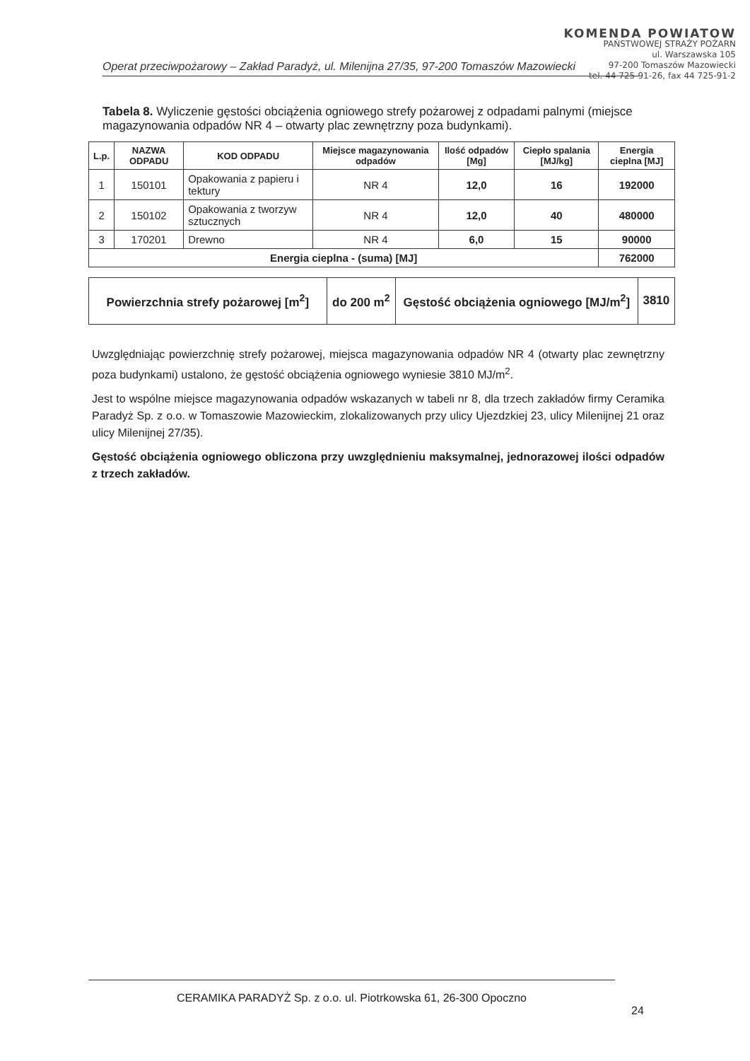KOMENDA POWIATOW
PAŃSTWOWEJ STRAŻY POŻARN
ul. Warszawska 105
97-200 Tomaszów Mazowiecki
tel. 44 725-91-26, fax 44 725-91-2
Operat przeciwpożarowy – Zakład Paradyż, ul. Milenijna 27/35, 97-200 Tomaszów Mazowiecki
Tabela 8. Wyliczenie gęstości obciążenia ogniowego strefy pożarowej z odpadami palnymi (miejsce magazynowania odpadów NR 4 – otwarty plac zewnętrzny poza budynkami).
| L.p. | NAZWA ODPADU | KOD ODPADU | Miejsce magazynowania odpadów | Ilość odpadów [Mg] | Ciepło spalania [MJ/kg] | Energia cieplna [MJ] |
| --- | --- | --- | --- | --- | --- | --- |
| 1 | 150101 | Opakowania z papieru i tektury | NR 4 | 12,0 | 16 | 192000 |
| 2 | 150102 | Opakowania z tworzyw sztucznych | NR 4 | 12,0 | 40 | 480000 |
| 3 | 170201 | Drewno | NR 4 | 6,0 | 15 | 90000 |
| Energia cieplna - (suma) [MJ] | | | | | | 762000 |
| Powierzchnia strefy pożarowej [m<sup>2</sup>] | do 200 m<sup>2</sup> | Gęstość obciążenia ogniowego [MJ/m<sup>2</sup>] | 3810 |
Uwzględniając powierzchnię strefy pożarowej, miejsca magazynowania odpadów NR 4 (otwarty plac zewnętrzny poza budynkami) ustalono, że gęstość obciążenia ogniowego wyniesie 3810 MJ/m<sup>2</sup>.
Jest to wspólne miejsce magazynowania odpadów wskazanych w tabeli nr 8, dla trzech zakładów firmy Ceramika Paradyż Sp. z o.o. w Tomaszowie Mazowieckim, zlokalizowanych przy ulicy Ujezdzkiej 23, ulicy Milenijnej 21 oraz ulicy Milenijnej 27/35).
Gęstość obciążenia ogniowego obliczona przy uwzględnieniu maksymalnej, jednorazowej ilości odpadów z trzech zakładów.
CERAMIKA PARADYŻ Sp. z o.o. ul. Piotrkowska 61, 26-300 Opoczno
24